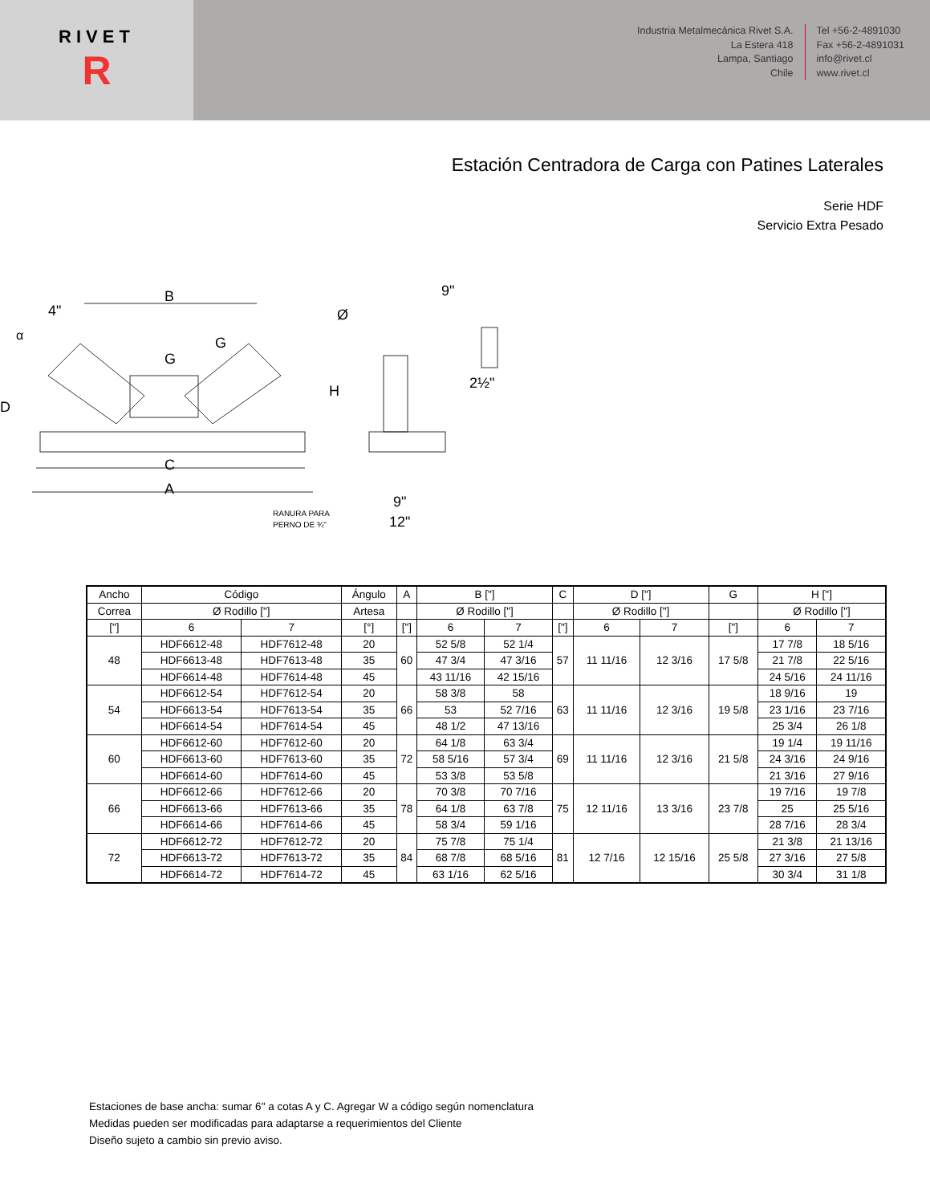RIVET
R
Industria Metalmecánica Rivet S.A.
La Estera 418
Lampa, Santiago
Chile
Tel +56-2-4891030
Fax +56-2-4891031
info@rivet.cl
www.rivet.cl
Estación Centradora de Carga con Patines Laterales
Serie HDF
Servicio Extra Pesado
A
C
B
G
G
D
H
4"
α
Ø
9"
2½"
9"
12"
RANURA PARA
PERNO DE ¾"
| Ancho | Código | | Ángulo | A | B ["] | | C | D ["] | | G | H ["] | |
| Correa | Ø Rodillo ["] | | Artesa | | Ø Rodillo ["] | | | Ø Rodillo ["] | | | Ø Rodillo ["] | |
| ["] | 6 | 7 | [°] | ["] | 6 | 7 | ["] | 6 | 7 | ["] | 6 | 7 |
| 48 | HDF6612-48 | HDF7612-48 | 20 | 60 | 52 5/8 | 52 1/4 | 57 | 11 11/16 | 12 3/16 | 17 5/8 | 17 7/8 | 18 5/16 |
| | HDF6613-48 | HDF7613-48 | 35 | | 47 3/4 | 47 3/16 | | | | | 21 7/8 | 22 5/16 |
| | HDF6614-48 | HDF7614-48 | 45 | | 43 11/16 | 42 15/16 | | | | | 24 5/16 | 24 11/16 |
| 54 | HDF6612-54 | HDF7612-54 | 20 | 66 | 58 3/8 | 58 | 63 | 11 11/16 | 12 3/16 | 19 5/8 | 18 9/16 | 19 |
| | HDF6613-54 | HDF7613-54 | 35 | | 53 | 52 7/16 | | | | | 23 1/16 | 23 7/16 |
| | HDF6614-54 | HDF7614-54 | 45 | | 48 1/2 | 47 13/16 | | | | | 25 3/4 | 26 1/8 |
| 60 | HDF6612-60 | HDF7612-60 | 20 | 72 | 64 1/8 | 63 3/4 | 69 | 11 11/16 | 12 3/16 | 21 5/8 | 19 1/4 | 19 11/16 |
| | HDF6613-60 | HDF7613-60 | 35 | | 58 5/16 | 57 3/4 | | | | | 24 3/16 | 24 9/16 |
| | HDF6614-60 | HDF7614-60 | 45 | | 53 3/8 | 53 5/8 | | | | | 21 3/16 | 27 9/16 |
| 66 | HDF6612-66 | HDF7612-66 | 20 | 78 | 70 3/8 | 70 7/16 | 75 | 12 11/16 | 13 3/16 | 23 7/8 | 19 7/16 | 19 7/8 |
| | HDF6613-66 | HDF7613-66 | 35 | | 64 1/8 | 63 7/8 | | | | | 25 | 25 5/16 |
| | HDF6614-66 | HDF7614-66 | 45 | | 58 3/4 | 59 1/16 | | | | | 28 7/16 | 28 3/4 |
| 72 | HDF6612-72 | HDF7612-72 | 20 | 84 | 75 7/8 | 75 1/4 | 81 | 12 7/16 | 12 15/16 | 25 5/8 | 21 3/8 | 21 13/16 |
| | HDF6613-72 | HDF7613-72 | 35 | | 68 7/8 | 68 5/16 | | | | | 27 3/16 | 27 5/8 |
| | HDF6614-72 | HDF7614-72 | 45 | | 63 1/16 | 62 5/16 | | | | | 30 3/4 | 31 1/8 |
Estaciones de base ancha: sumar 6" a cotas A y C. Agregar W a código según nomenclatura
Medidas pueden ser modificadas para adaptarse a requerimientos del Cliente
Diseño sujeto a cambio sin previo aviso.